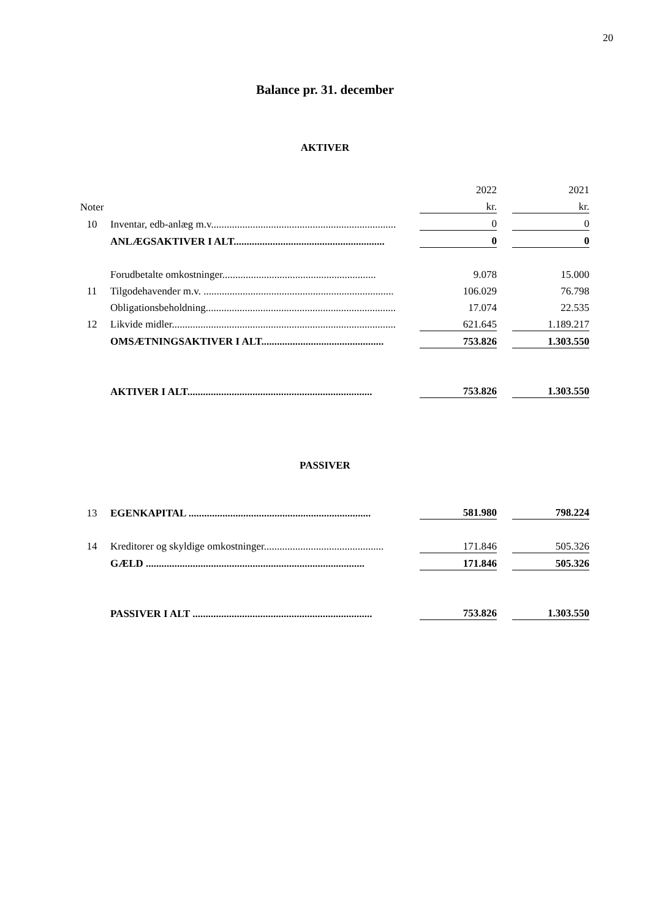20
Balance pr. 31. december
AKTIVER
| | | | 2022 | | 2021 |
| Noter | | | kr. | | kr. |
| 10 | Inventar, edb-anlæg m.v....................................................................... | | 0 | | 0 |
| | ANLÆGSAKTIVER I ALT.......................................................... | | 0 | | 0 |
| | Forudbetalte omkostninger........................................................... | | 9.078 | | 15.000 |
| 11 | Tilgodehavender m.v. ......................................................................... | | 106.029 | | 76.798 |
| | Obligationsbeholdning......................................................................... | | 17.074 | | 22.535 |
| 12 | Likvide midler...................................................................................... | | 621.645 | | 1.189.217 |
| | OMSÆTNINGSAKTIVER I ALT............................................... | | 753.826 | | 1.303.550 |
| | AKTIVER I ALT....................................................................... | | 753.826 | | 1.303.550 |
PASSIVER
| 13 | EGENKAPITAL ...................................................................... | | 581.980 | | 798.224 |
| 14 | Kreditorer og skyldige omkostninger.............................................. | | 171.846 | | 505.326 |
| | GÆLD .................................................................................... | | 171.846 | | 505.326 |
| | PASSIVER I ALT ..................................................................... | | 753.826 | | 1.303.550 |